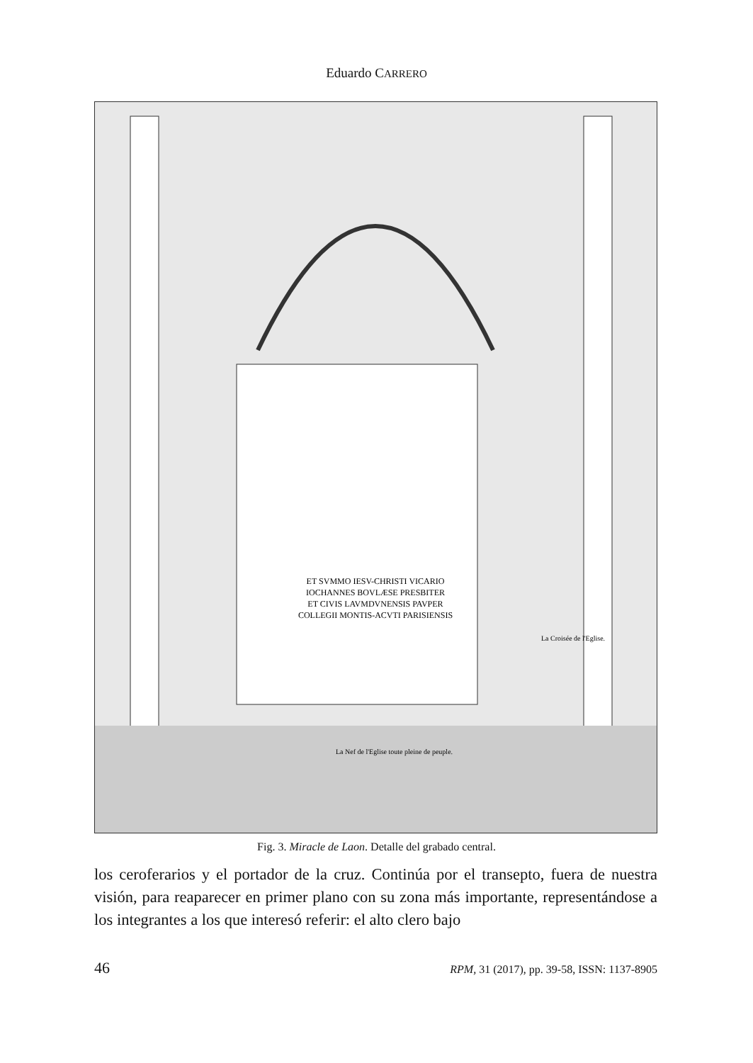Eduardo CARRERO
ET SVMMO IESV-CHRISTI VICARIO
IOCHANNES BOVLÆSE PRESBITER
ET CIVIS LAVMDVNENSIS PAVPER
COLLEGII MONTIS-ACVTI PARISIENSIS
La Croisée de l'Eglise.
La Nef de l'Eglise toute pleine de peuple.
Fig. 3. Miracle de Laon. Detalle del grabado central.
los ceroferarios y el portador de la cruz. Continúa por el transepto, fuera de nuestra visión, para reaparecer en primer plano con su zona más importante, representándose a los integrantes a los que interesó referir: el alto clero bajo
46 RPM, 31 (2017), pp. 39-58, ISSN: 1137-8905